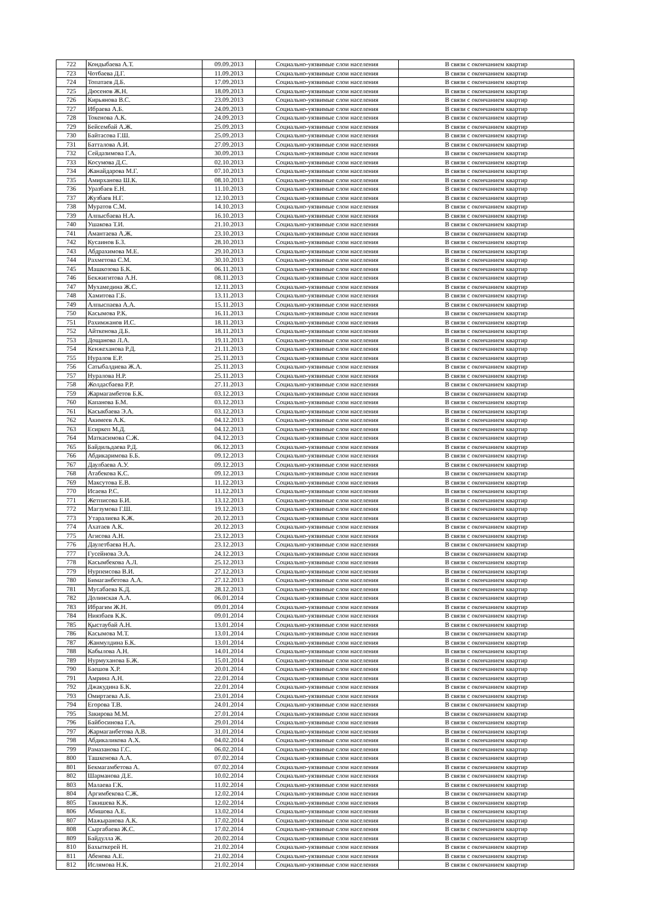| 722 | Кондыбаева А.Т. | 09.09.2013 | Социально-уязвимые слои населения | В связи с окончанием квартир |
| 723 | Чотбаева Д.Г. | 11.09.2013 | Социально-уязвимые слои населения | В связи с окончанием квартир |
| 724 | Топатаев Д.Б. | 17.09.2013 | Социально-уязвимые слои населения | В связи с окончанием квартир |
| 725 | Дюсенов Ж.Н. | 18.09.2013 | Социально-уязвимые слои населения | В связи с окончанием квартир |
| 726 | Кирьянова В.С. | 23.09.2013 | Социально-уязвимые слои населения | В связи с окончанием квартир |
| 727 | Ибраева А.Б. | 24.09.2013 | Социально-уязвимые слои населения | В связи с окончанием квартир |
| 728 | Токенова А.К. | 24.09.2013 | Социально-уязвимые слои населения | В связи с окончанием квартир |
| 729 | Бейсембай А.Ж. | 25.09.2013 | Социально-уязвимые слои населения | В связи с окончанием квартир |
| 730 | Байтасова Г.Ш. | 25.09.2013 | Социально-уязвимые слои населения | В связи с окончанием квартир |
| 731 | Батталова А.И. | 27.09.2013 | Социально-уязвимые слои населения | В связи с окончанием квартир |
| 732 | Сейдазимова Г.А. | 30.09.2013 | Социально-уязвимые слои населения | В связи с окончанием квартир |
| 733 | Косумова Д.С. | 02.10.2013 | Социально-уязвимые слои населения | В связи с окончанием квартир |
| 734 | Жанайдарова М.Г. | 07.10.2013 | Социально-уязвимые слои населения | В связи с окончанием квартир |
| 735 | Амирханова Ш.К. | 08.10.2013 | Социально-уязвимые слои населения | В связи с окончанием квартир |
| 736 | Уразбаев Е.Н. | 11.10.2013 | Социально-уязвимые слои населения | В связи с окончанием квартир |
| 737 | Жузбаев Н.Г. | 12.10.2013 | Социально-уязвимые слои населения | В связи с окончанием квартир |
| 738 | Муратов С.М. | 14.10.2013 | Социально-уязвимые слои населения | В связи с окончанием квартир |
| 739 | Алпысбаева Н.А. | 16.10.2013 | Социально-уязвимые слои населения | В связи с окончанием квартир |
| 740 | Ушакова Т.И. | 21.10.2013 | Социально-уязвимые слои населения | В связи с окончанием квартир |
| 741 | Амантаева А.Ж. | 23.10.2013 | Социально-уязвимые слои населения | В связи с окончанием квартир |
| 742 | Кусаинов Б.З. | 28.10.2013 | Социально-уязвимые слои населения | В связи с окончанием квартир |
| 743 | Абдрахимова М.Е. | 29.10.2013 | Социально-уязвимые слои населения | В связи с окончанием квартир |
| 744 | Рахметова С.М. | 30.10.2013 | Социально-уязвимые слои населения | В связи с окончанием квартир |
| 745 | Машкозова Б.К. | 06.11.2013 | Социально-уязвимые слои населения | В связи с окончанием квартир |
| 746 | Бекжигитова А.Н. | 08.11.2013 | Социально-уязвимые слои населения | В связи с окончанием квартир |
| 747 | Мухамедина Ж.С. | 12.11.2013 | Социально-уязвимые слои населения | В связи с окончанием квартир |
| 748 | Хамитова Г.Б. | 13.11.2013 | Социально-уязвимые слои населения | В связи с окончанием квартир |
| 749 | Алпыспаева А.А. | 15.11.2013 | Социально-уязвимые слои населения | В связи с окончанием квартир |
| 750 | Касымова Р.К. | 16.11.2013 | Социально-уязвимые слои населения | В связи с окончанием квартир |
| 751 | Рахимжанов И.С. | 18.11.2013 | Социально-уязвимые слои населения | В связи с окончанием квартир |
| 752 | Айткенова Д.Б. | 18.11.2013 | Социально-уязвимые слои населения | В связи с окончанием квартир |
| 753 | Дощанова Л.А. | 19.11.2013 | Социально-уязвимые слои населения | В связи с окончанием квартир |
| 754 | Кенжеханова Р.Д. | 21.11.2013 | Социально-уязвимые слои населения | В связи с окончанием квартир |
| 755 | Нуралов Е.Р. | 25.11.2013 | Социально-уязвимые слои населения | В связи с окончанием квартир |
| 756 | Сатыбалдиева Ж.А. | 25.11.2013 | Социально-уязвимые слои населения | В связи с окончанием квартир |
| 757 | Нуралова Н.Р. | 25.11.2013 | Социально-уязвимые слои населения | В связи с окончанием квартир |
| 758 | Жолдасбаева Р.Р. | 27.11.2013 | Социально-уязвимые слои населения | В связи с окончанием квартир |
| 759 | Жармагамбетов Б.К. | 03.12.2013 | Социально-уязвимые слои населения | В связи с окончанием квартир |
| 760 | Капанова Б.М. | 03.12.2013 | Социально-уязвимые слои населения | В связи с окончанием квартир |
| 761 | Касыкбаева Э.А. | 03.12.2013 | Социально-уязвимые слои населения | В связи с окончанием квартир |
| 762 | Акимеев А.К. | 04.12.2013 | Социально-уязвимые слои населения | В связи с окончанием квартир |
| 763 | Есиркеп М.Д. | 04.12.2013 | Социально-уязвимые слои населения | В связи с окончанием квартир |
| 764 | Маткасимова С.Ж. | 04.12.2013 | Социально-уязвимые слои населения | В связи с окончанием квартир |
| 765 | Байдильдаева Р.Д. | 06.12.2013 | Социально-уязвимые слои населения | В связи с окончанием квартир |
| 766 | Абдикаримова Б.Б. | 09.12.2013 | Социально-уязвимые слои населения | В связи с окончанием квартир |
| 767 | Даулбаева А.У. | 09.12.2013 | Социально-уязвимые слои населения | В связи с окончанием квартир |
| 768 | Атабекова К.С. | 09.12.2013 | Социально-уязвимые слои населения | В связи с окончанием квартир |
| 769 | Максутова Е.В. | 11.12.2013 | Социально-уязвимые слои населения | В связи с окончанием квартир |
| 770 | Исаева Р.С. | 11.12.2013 | Социально-уязвимые слои населения | В связи с окончанием квартир |
| 771 | Жетписова Б.И. | 13.12.2013 | Социально-уязвимые слои населения | В связи с окончанием квартир |
| 772 | Магзумова Г.Ш. | 19.12.2013 | Социально-уязвимые слои населения | В связи с окончанием квартир |
| 773 | Утаралиева К.Ж. | 20.12.2013 | Социально-уязвимые слои населения | В связи с окончанием квартир |
| 774 | Ахатаев А.К. | 20.12.2013 | Социально-уязвимые слои населения | В связи с окончанием квартир |
| 775 | Агисова А.Н. | 23.12.2013 | Социально-уязвимые слои населения | В связи с окончанием квартир |
| 776 | Даулетбаева Н.А. | 23.12.2013 | Социально-уязвимые слои населения | В связи с окончанием квартир |
| 777 | Гусейнова Э.А. | 24.12.2013 | Социально-уязвимые слои населения | В связи с окончанием квартир |
| 778 | Касымбекова А.Л. | 25.12.2013 | Социально-уязвимые слои населения | В связи с окончанием квартир |
| 779 | Нурпеисова В.И. | 27.12.2013 | Социально-уязвимые слои населения | В связи с окончанием квартир |
| 780 | Бимаганбетова А.А. | 27.12.2013 | Социально-уязвимые слои населения | В связи с окончанием квартир |
| 781 | Мусабаева К.Д. | 28.12.2013 | Социально-уязвимые слои населения | В связи с окончанием квартир |
| 782 | Долинская А.А. | 06.01.2014 | Социально-уязвимые слои населения | В связи с окончанием квартир |
| 783 | Ибрагим Ж.Н. | 09.01.2014 | Социально-уязвимые слои населения | В связи с окончанием квартир |
| 784 | Ниязбаев К.К. | 09.01.2014 | Социально-уязвимые слои населения | В связи с окончанием квартир |
| 785 | Қыстаубай А.Н. | 13.01.2014 | Социально-уязвимые слои населения | В связи с окончанием квартир |
| 786 | Касымова М.Т. | 13.01.2014 | Социально-уязвимые слои населения | В связи с окончанием квартир |
| 787 | Жанмулдина Б.К. | 13.01.2014 | Социально-уязвимые слои населения | В связи с окончанием квартир |
| 788 | Кабылова А.Н. | 14.01.2014 | Социально-уязвимые слои населения | В связи с окончанием квартир |
| 789 | Нурмуханова Б.Ж. | 15.01.2014 | Социально-уязвимые слои населения | В связи с окончанием квартир |
| 790 | Баешов Х.Р. | 20.01.2014 | Социально-уязвимые слои населения | В связи с окончанием квартир |
| 791 | Амрина А.Н. | 22.01.2014 | Социально-уязвимые слои населения | В связи с окончанием квартир |
| 792 | Джакудина Б.К. | 22.01.2014 | Социально-уязвимые слои населения | В связи с окончанием квартир |
| 793 | Омиртаева А.Б. | 23.01.2014 | Социально-уязвимые слои населения | В связи с окончанием квартир |
| 794 | Егорова Т.В. | 24.01.2014 | Социально-уязвимые слои населения | В связи с окончанием квартир |
| 795 | Закирова М.М. | 27.01.2014 | Социально-уязвимые слои населения | В связи с окончанием квартир |
| 796 | Байбосинова Г.А. | 29.01.2014 | Социально-уязвимые слои населения | В связи с окончанием квартир |
| 797 | Жармаганбетова А.В. | 31.01.2014 | Социально-уязвимые слои населения | В связи с окончанием квартир |
| 798 | Абдикаликова А.Х. | 04.02.2014 | Социально-уязвимые слои населения | В связи с окончанием квартир |
| 799 | Рамазанова Г.С. | 06.02.2014 | Социально-уязвимые слои населения | В связи с окончанием квартир |
| 800 | Ташкенова А.А. | 07.02.2014 | Социально-уязвимые слои населения | В связи с окончанием квартир |
| 801 | Бекмагамбетова А. | 07.02.2014 | Социально-уязвимые слои населения | В связи с окончанием квартир |
| 802 | Шарманова Д.Е. | 10.02.2014 | Социально-уязвимые слои населения | В связи с окончанием квартир |
| 803 | Малаева Г.К. | 11.02.2014 | Социально-уязвимые слои населения | В связи с окончанием квартир |
| 804 | Аргимбекова С.Ж. | 12.02.2014 | Социально-уязвимые слои населения | В связи с окончанием квартир |
| 805 | Такишева К.К. | 12.02.2014 | Социально-уязвимые слои населения | В связи с окончанием квартир |
| 806 | Абишова А.Е. | 13.02.2014 | Социально-уязвимые слои населения | В связи с окончанием квартир |
| 807 | Мажыранова А.К. | 17.02.2014 | Социально-уязвимые слои населения | В связи с окончанием квартир |
| 808 | Сыргабаева Ж.С. | 17.02.2014 | Социально-уязвимые слои населения | В связи с окончанием квартир |
| 809 | Байдулла Ж. | 20.02.2014 | Социально-уязвимые слои населения | В связи с окончанием квартир |
| 810 | Бахыткерей Н. | 21.02.2014 | Социально-уязвимые слои населения | В связи с окончанием квартир |
| 811 | Абенова А.Е. | 21.02.2014 | Социально-уязвимые слои населения | В связи с окончанием квартир |
| 812 | Ислямова Н.К. | 21.02.2014 | Социально-уязвимые слои населения | В связи с окончанием квартир |